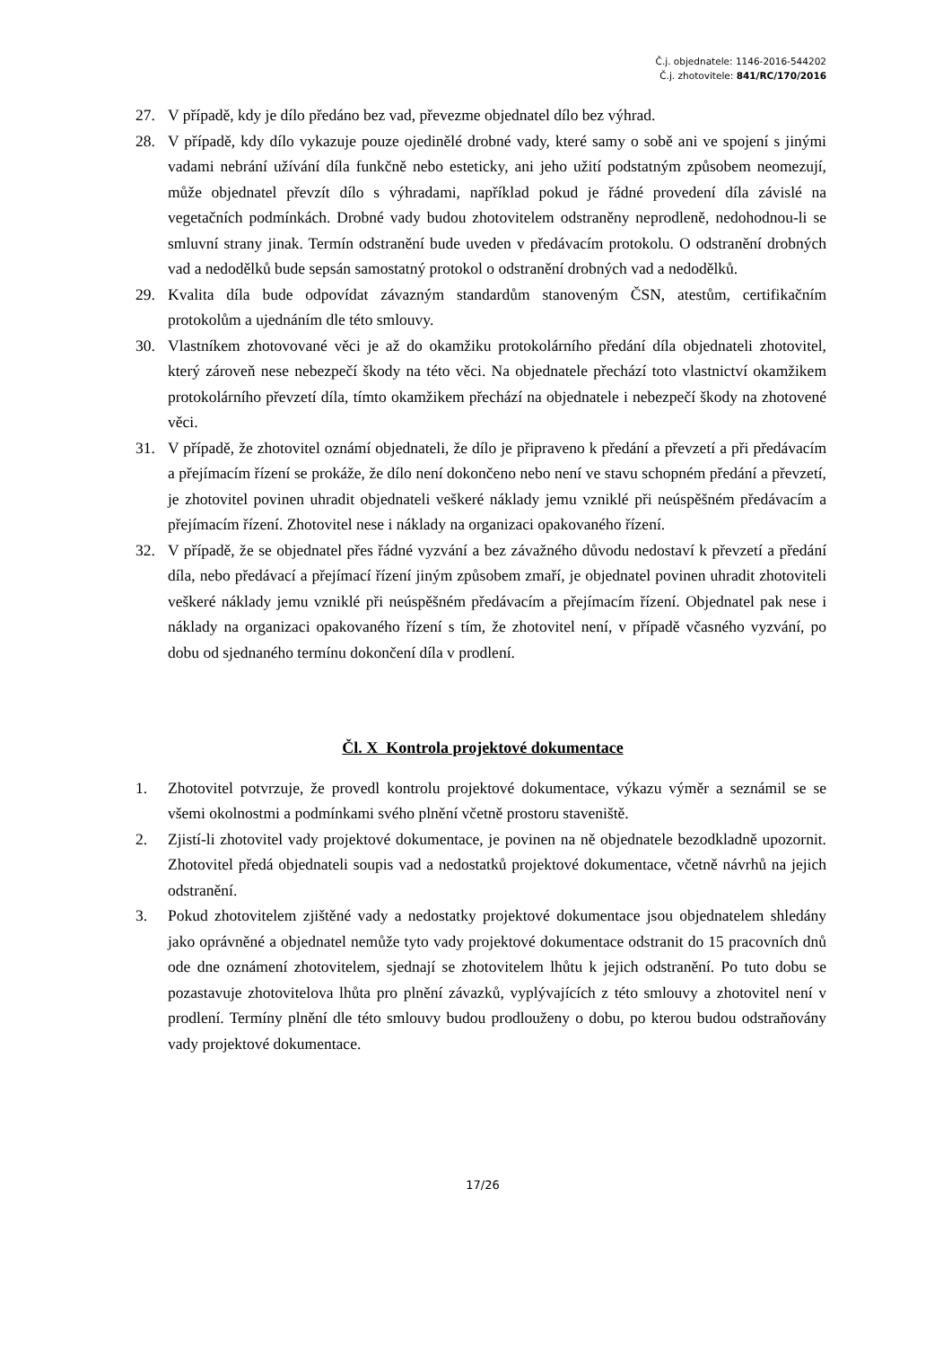Č.j. objednatele: 1146-2016-544202
Č.j. zhotovitele: 841/RC/170/2016
27. V případě, kdy je dílo předáno bez vad, převezme objednatel dílo bez výhrad.
28. V případě, kdy dílo vykazuje pouze ojedinělé drobné vady, které samy o sobě ani ve spojení s jinými vadami nebrání užívání díla funkčně nebo esteticky, ani jeho užití podstatným způsobem neomezují, může objednatel převzít dílo s výhradami, například pokud je řádné provedení díla závislé na vegetačních podmínkách. Drobné vady budou zhotovitelem odstraněny neprodleně, nedohodnou-li se smluvní strany jinak. Termín odstranění bude uveden v předávacím protokolu. O odstranění drobných vad a nedodělků bude sepsán samostatný protokol o odstranění drobných vad a nedodělků.
29. Kvalita díla bude odpovídat závazným standardům stanoveným ČSN, atestům, certifikačním protokolům a ujednáním dle této smlouvy.
30. Vlastníkem zhotovované věci je až do okamžiku protokolárního předání díla objednateli zhotovitel, který zároveň nese nebezpečí škody na této věci. Na objednatele přechází toto vlastnictví okamžikem protokolárního převzetí díla, tímto okamžikem přechází na objednatele i nebezpečí škody na zhotovené věci.
31. V případě, že zhotovitel oznámí objednateli, že dílo je připraveno k předání a převzetí a při předávacím a přejímacím řízení se prokáže, že dílo není dokončeno nebo není ve stavu schopném předání a převzetí, je zhotovitel povinen uhradit objednateli veškeré náklady jemu vzniklé při neúspěšném předávacím a přejímacím řízení. Zhotovitel nese i náklady na organizaci opakovaného řízení.
32. V případě, že se objednatel přes řádné vyzvání a bez závažného důvodu nedostaví k převzetí a předání díla, nebo předávací a přejímací řízení jiným způsobem zmaří, je objednatel povinen uhradit zhotoviteli veškeré náklady jemu vzniklé při neúspěšném předávacím a přejímacím řízení. Objednatel pak nese i náklady na organizaci opakovaného řízení s tím, že zhotovitel není, v případě včasného vyzvání, po dobu od sjednaného termínu dokončení díla v prodlení.
Čl. X Kontrola projektové dokumentace
1. Zhotovitel potvrzuje, že provedl kontrolu projektové dokumentace, výkazu výměr a seznámil se se všemi okolnostmi a podmínkami svého plnění včetně prostoru staveniště.
2. Zjistí-li zhotovitel vady projektové dokumentace, je povinen na ně objednatele bezodkladně upozornit. Zhotovitel předá objednateli soupis vad a nedostatků projektové dokumentace, včetně návrhů na jejich odstranění.
3. Pokud zhotovitelem zjištěné vady a nedostatky projektové dokumentace jsou objednatelem shledány jako oprávněné a objednatel nemůže tyto vady projektové dokumentace odstranit do 15 pracovních dnů ode dne oznámení zhotovitelem, sjednají se zhotovitelem lhůtu k jejich odstranění. Po tuto dobu se pozastavuje zhotovitelova lhůta pro plnění závazků, vyplývajících z této smlouvy a zhotovitel není v prodlení. Termíny plnění dle této smlouvy budou prodlouženy o dobu, po kterou budou odstraňovány vady projektové dokumentace.
17/26